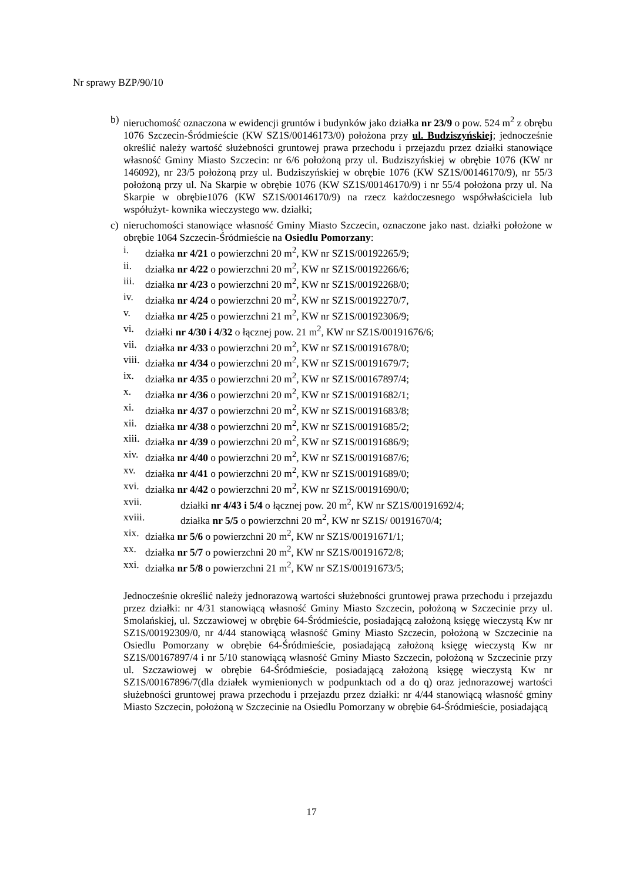Nr sprawy BZP/90/10
b) nieruchomość oznaczona w ewidencji gruntów i budynków jako działka nr 23/9 o pow. 524 m<sup>2</sup> z obrębu 1076 Szczecin-Śródmieście (KW SZ1S/00146173/0) położona przy ul. Budziszyńskiej; jednocześnie określić należy wartość służebności gruntowej prawa przechodu i przejazdu przez działki stanowiące własność Gminy Miasto Szczecin: nr 6/6 położoną przy ul. Budziszyńskiej w obrębie 1076 (KW nr 146092), nr 23/5 położoną przy ul. Budziszyńskiej w obrębie 1076 (KW SZ1S/00146170/9), nr 55/3 położoną przy ul. Na Skarpie w obrębie 1076 (KW SZ1S/00146170/9) i nr 55/4 położona przy ul. Na Skarpie w obrębie1076 (KW SZ1S/00146170/9) na rzecz każdoczesnego współwłaściciela lub współużyt- kownika wieczystego ww. działki;
c) nieruchomości stanowiące własność Gminy Miasto Szczecin, oznaczone jako nast. działki położone w obrębie 1064 Szczecin-Śródmieście na Osiedlu Pomorzany:
i. działka nr 4/21 o powierzchni 20 m<sup>2</sup>, KW nr SZ1S/00192265/9;
ii. działka nr 4/22 o powierzchni 20 m<sup>2</sup>, KW nr SZ1S/00192266/6;
iii. działka nr 4/23 o powierzchni 20 m<sup>2</sup>, KW nr SZ1S/00192268/0;
iv. działka nr 4/24 o powierzchni 20 m<sup>2</sup>, KW nr SZ1S/00192270/7,
v. działka nr 4/25 o powierzchni 21 m<sup>2</sup>, KW nr SZ1S/00192306/9;
vi. działki nr 4/30 i 4/32 o łącznej pow. 21 m<sup>2</sup>, KW nr SZ1S/00191676/6;
vii. działka nr 4/33 o powierzchni 20 m<sup>2</sup>, KW nr SZ1S/00191678/0;
viii. działka nr 4/34 o powierzchni 20 m<sup>2</sup>, KW nr SZ1S/00191679/7;
ix. działka nr 4/35 o powierzchni 20 m<sup>2</sup>, KW nr SZ1S/00167897/4;
x. działka nr 4/36 o powierzchni 20 m<sup>2</sup>, KW nr SZ1S/00191682/1;
xi. działka nr 4/37 o powierzchni 20 m<sup>2</sup>, KW nr SZ1S/00191683/8;
xii. działka nr 4/38 o powierzchni 20 m<sup>2</sup>, KW nr SZ1S/00191685/2;
xiii. działka nr 4/39 o powierzchni 20 m<sup>2</sup>, KW nr SZ1S/00191686/9;
xiv. działka nr 4/40 o powierzchni 20 m<sup>2</sup>, KW nr SZ1S/00191687/6;
xv. działka nr 4/41 o powierzchni 20 m<sup>2</sup>, KW nr SZ1S/00191689/0;
xvi. działka nr 4/42 o powierzchni 20 m<sup>2</sup>, KW nr SZ1S/00191690/0;
xvii. działki nr 4/43 i 5/4 o łącznej pow. 20 m<sup>2</sup>, KW nr SZ1S/00191692/4;
xviii. działka nr 5/5 o powierzchni 20 m<sup>2</sup>, KW nr SZ1S/ 00191670/4;
xix. działka nr 5/6 o powierzchni 20 m<sup>2</sup>, KW nr SZ1S/00191671/1;
xx. działka nr 5/7 o powierzchni 20 m<sup>2</sup>, KW nr SZ1S/00191672/8;
xxi. działka nr 5/8 o powierzchni 21 m<sup>2</sup>, KW nr SZ1S/00191673/5;
Jednocześnie określić należy jednorazową wartości służebności gruntowej prawa przechodu i przejazdu przez działki: nr 4/31 stanowiącą własność Gminy Miasto Szczecin, położoną w Szczecinie przy ul. Smolańskiej, ul. Szczawiowej w obrębie 64-Śródmieście, posiadającą założoną księgę wieczystą Kw nr SZ1S/00192309/0, nr 4/44 stanowiącą własność Gminy Miasto Szczecin, położoną w Szczecinie na Osiedlu Pomorzany w obrębie 64-Śródmieście, posiadającą założoną księgę wieczystą Kw nr SZ1S/00167897/4 i nr 5/10 stanowiącą własność Gminy Miasto Szczecin, położoną w Szczecinie przy ul. Szczawiowej w obrębie 64-Śródmieście, posiadającą założoną księgę wieczystą Kw nr SZ1S/00167896/7(dla działek wymienionych w podpunktach od a do q) oraz jednorazowej wartości służebności gruntowej prawa przechodu i przejazdu przez działki: nr 4/44 stanowiącą własność gminy Miasto Szczecin, położoną w Szczecinie na Osiedlu Pomorzany w obrębie 64-Śródmieście, posiadającą
17